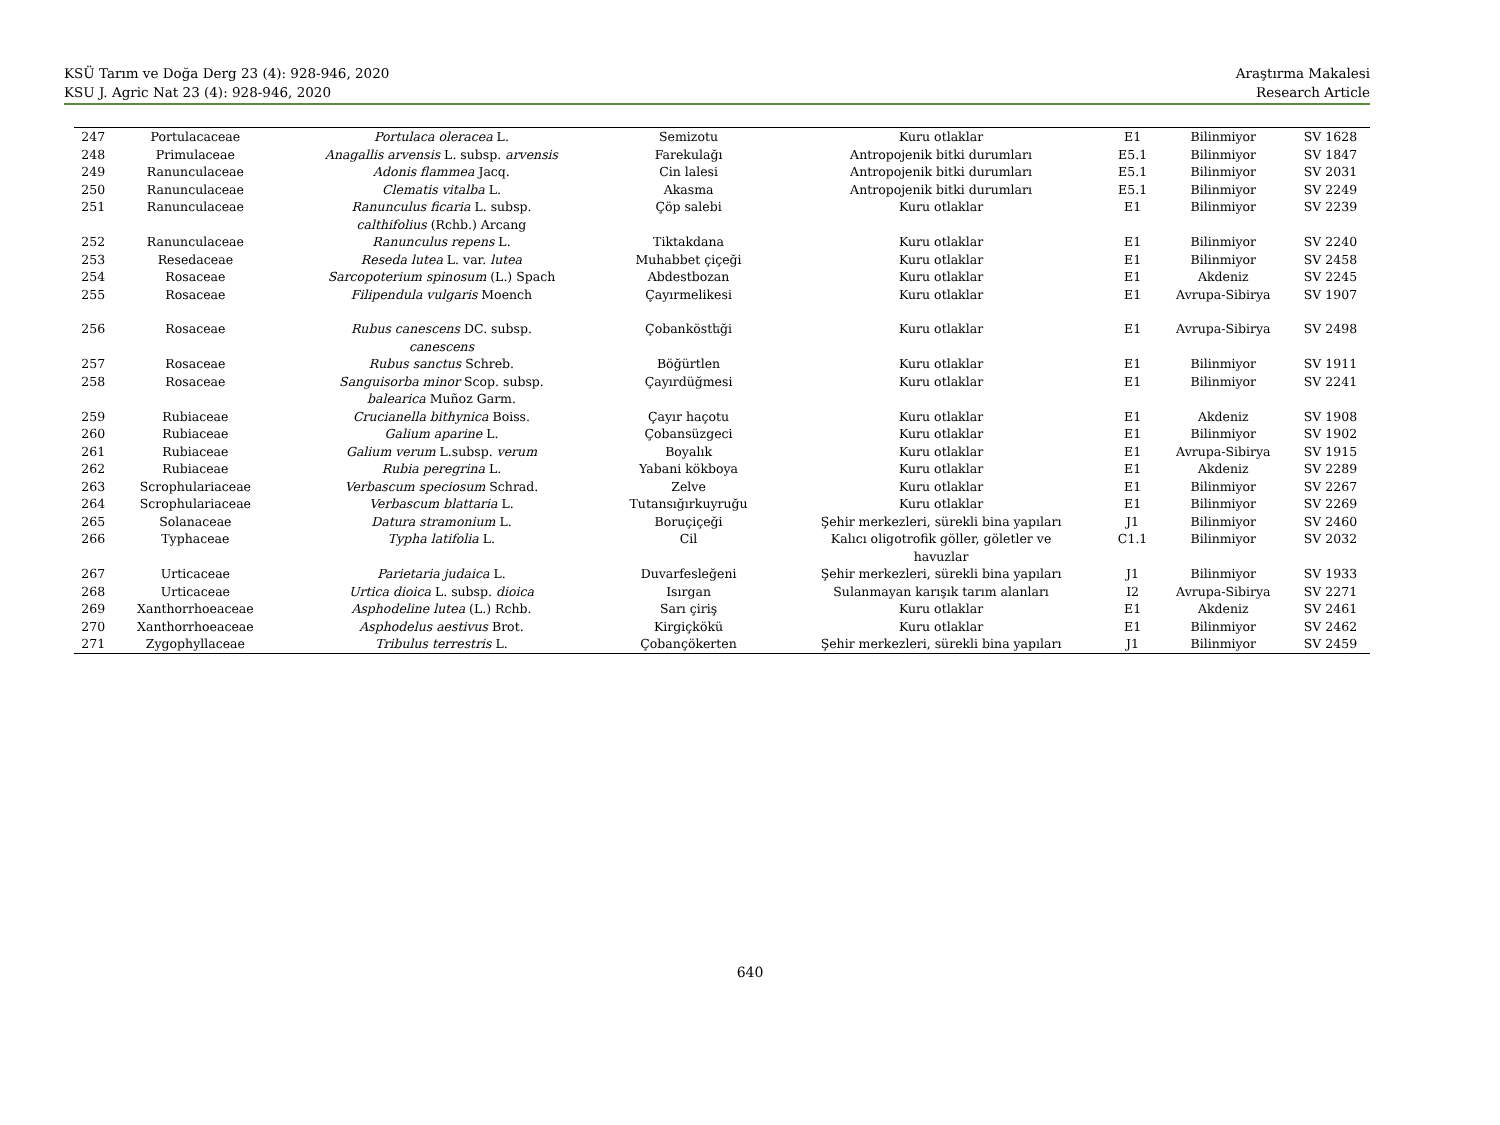KSÜ Tarım ve Doğa Derg 23 (4): 928-946, 2020
KSU J. Agric Nat 23 (4): 928-946, 2020
Araştırma Makalesi
Research Article
| 247 | Portulacaceae | Portulaca oleracea L. | Semizotu | Kuru otlaklar | E1 | Bilinmiyor | SV 1628 |
| 248 | Primulaceae | Anagallis arvensis L. subsp. arvensis | Farekulağı | Antropojenik bitki durumları | E5.1 | Bilinmiyor | SV 1847 |
| 249 | Ranunculaceae | Adonis flammea Jacq. | Cin lalesi | Antropojenik bitki durumları | E5.1 | Bilinmiyor | SV 2031 |
| 250 | Ranunculaceae | Clematis vitalba L. | Akasma | Antropojenik bitki durumları | E5.1 | Bilinmiyor | SV 2249 |
| 251 | Ranunculaceae | Ranunculus ficaria L. subsp. calthifolius (Rchb.) Arcang | Çöp salebi | Kuru otlaklar | E1 | Bilinmiyor | SV 2239 |
| 252 | Ranunculaceae | Ranunculus repens L. | Tiktakdana | Kuru otlaklar | E1 | Bilinmiyor | SV 2240 |
| 253 | Resedaceae | Reseda lutea L. var. lutea | Muhabbet çiçeği | Kuru otlaklar | E1 | Bilinmiyor | SV 2458 |
| 254 | Rosaceae | Sarcopoterium spinosum (L.) Spach | Abdestbozan | Kuru otlaklar | E1 | Akdeniz | SV 2245 |
| 255 | Rosaceae | Filipendula vulgaris Moench | Çayırmelikesi | Kuru otlaklar | E1 | Avrupa-Sibirya | SV 1907 |
| 256 | Rosaceae | Rubus canescens DC. subsp. canescens | Çobanköstեği | Kuru otlaklar | E1 | Avrupa-Sibirya | SV 2498 |
| 257 | Rosaceae | Rubus sanctus Schreb. | Böğürtlen | Kuru otlaklar | E1 | Bilinmiyor | SV 1911 |
| 258 | Rosaceae | Sanguisorba minor Scop. subsp. balearica Muñoz Garm. | Çayırdüğmesi | Kuru otlaklar | E1 | Bilinmiyor | SV 2241 |
| 259 | Rubiaceae | Crucianella bithynica Boiss. | Çayır haçotu | Kuru otlaklar | E1 | Akdeniz | SV 1908 |
| 260 | Rubiaceae | Galium aparine L. | Çobansüzgeci | Kuru otlaklar | E1 | Bilinmiyor | SV 1902 |
| 261 | Rubiaceae | Galium verum L.subsp. verum | Boyalık | Kuru otlaklar | E1 | Avrupa-Sibirya | SV 1915 |
| 262 | Rubiaceae | Rubia peregrina L. | Yabani kökboya | Kuru otlaklar | E1 | Akdeniz | SV 2289 |
| 263 | Scrophulariaceae | Verbascum speciosum Schrad. | Zelve | Kuru otlaklar | E1 | Bilinmiyor | SV 2267 |
| 264 | Scrophulariaceae | Verbascum blattaria L. | Tutansığırkuyruğu | Kuru otlaklar | E1 | Bilinmiyor | SV 2269 |
| 265 | Solanaceae | Datura stramonium L. | Boruçiçeği | Şehir merkezleri, sürekli bina yapıları | J1 | Bilinmiyor | SV 2460 |
| 266 | Typhaceae | Typha latifolia L. | Cil | Kalıcı oligotrofik göller, göletler ve havuzlar | C1.1 | Bilinmiyor | SV 2032 |
| 267 | Urticaceae | Parietaria judaica L. | Duvarfesleğeni | Şehir merkezleri, sürekli bina yapıları | J1 | Bilinmiyor | SV 1933 |
| 268 | Urticaceae | Urtica dioica L. subsp. dioica | Isırgan | Sulanmayan karışık tarım alanları | I2 | Avrupa-Sibirya | SV 2271 |
| 269 | Xanthorrhoeaceae | Asphodeline lutea (L.) Rchb. | Sarı çiriş | Kuru otlaklar | E1 | Akdeniz | SV 2461 |
| 270 | Xanthorrhoeaceae | Asphodelus aestivus Brot. | Kirgiçkökü | Kuru otlaklar | E1 | Bilinmiyor | SV 2462 |
| 271 | Zygophyllaceae | Tribulus terrestris L. | Çobançökerten | Şehir merkezleri, sürekli bina yapıları | J1 | Bilinmiyor | SV 2459 |
640